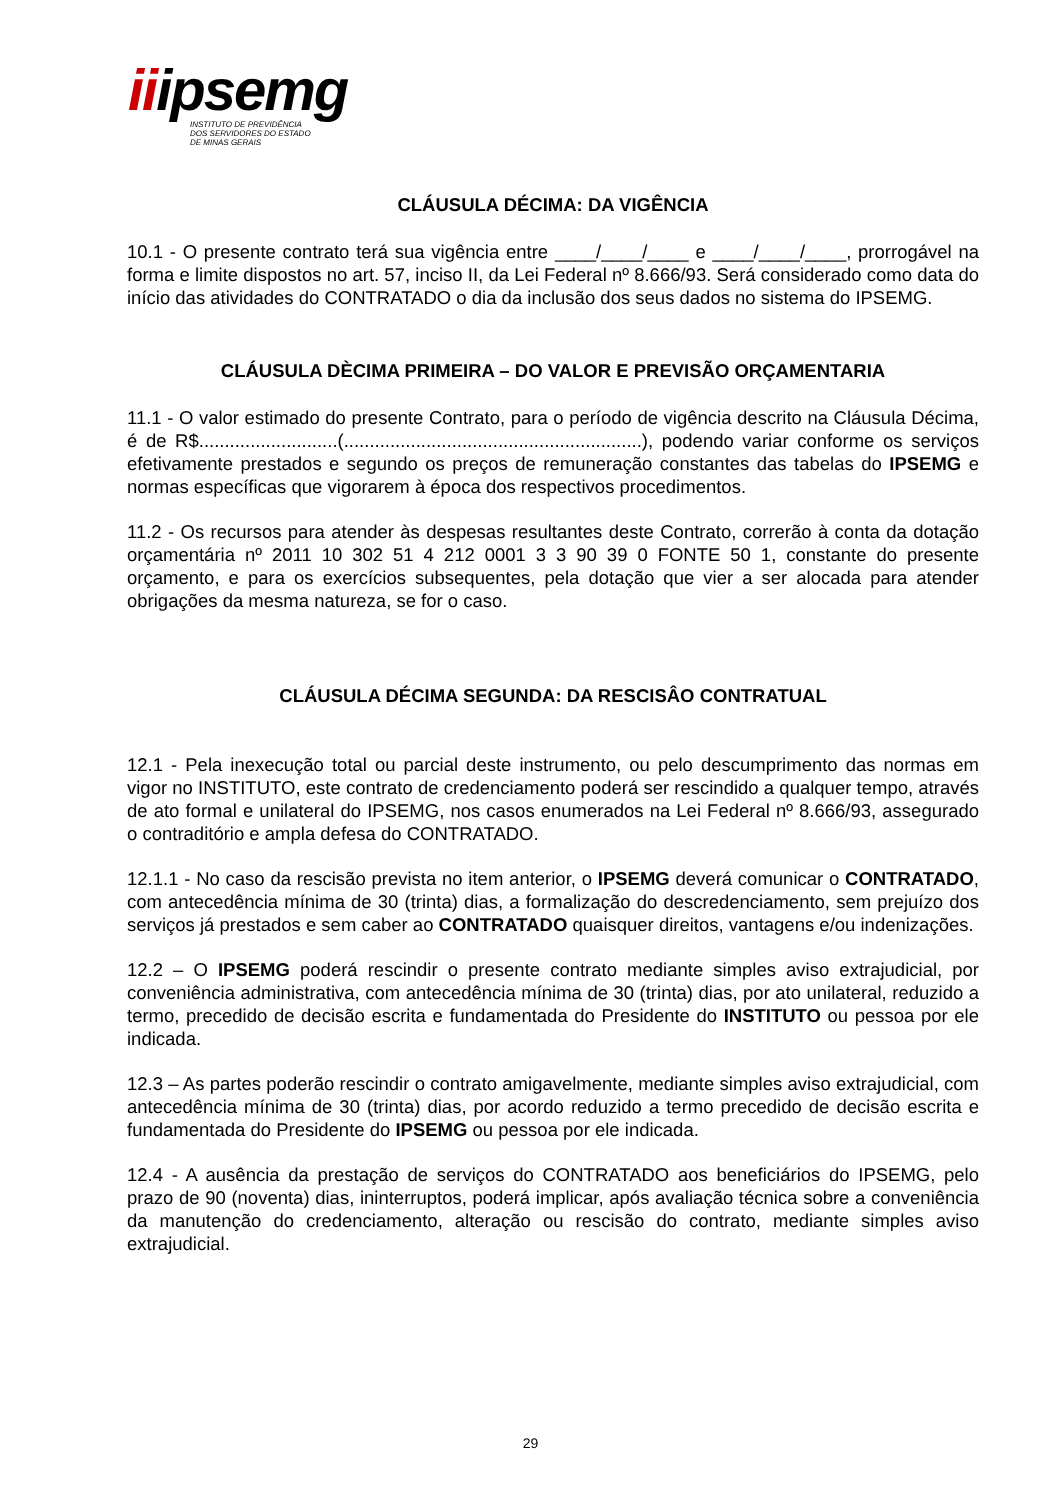iiipsemg
INSTITUTO DE PREVIDÊNCIA
DOS SERVIDORES DO ESTADO
DE MINAS GERAIS
CLÁUSULA DÉCIMA: DA VIGÊNCIA
10.1 - O presente contrato terá sua vigência entre ____/____/____ e ____/____/____, prorrogável na forma e limite dispostos no art. 57, inciso II, da Lei Federal nº 8.666/93. Será considerado como data do início das atividades do CONTRATADO o dia da inclusão dos seus dados no sistema do IPSEMG.
CLÁUSULA DÈCIMA PRIMEIRA – DO VALOR E PREVISÃO ORÇAMENTARIA
11.1 - O valor estimado do presente Contrato, para o período de vigência descrito na Cláusula Décima, é de R$...........................(..........................................................), podendo variar conforme os serviços efetivamente prestados e segundo os preços de remuneração constantes das tabelas do IPSEMG e normas específicas que vigorarem à época dos respectivos procedimentos.
11.2 - Os recursos para atender às despesas resultantes deste Contrato, correrão à conta da dotação orçamentária nº 2011 10 302 51 4 212 0001 3 3 90 39 0 FONTE 50 1, constante do presente orçamento, e para os exercícios subsequentes, pela dotação que vier a ser alocada para atender obrigações da mesma natureza, se for o caso.
CLÁUSULA DÉCIMA SEGUNDA: DA RESCISÂO CONTRATUAL
12.1 - Pela inexecução total ou parcial deste instrumento, ou pelo descumprimento das normas em vigor no INSTITUTO, este contrato de credenciamento poderá ser rescindido a qualquer tempo, através de ato formal e unilateral do IPSEMG, nos casos enumerados na Lei Federal nº 8.666/93, assegurado o contraditório e ampla defesa do CONTRATADO.
12.1.1 - No caso da rescisão prevista no item anterior, o IPSEMG deverá comunicar o CONTRATADO, com antecedência mínima de 30 (trinta) dias, a formalização do descredenciamento, sem prejuízo dos serviços já prestados e sem caber ao CONTRATADO quaisquer direitos, vantagens e/ou indenizações.
12.2 – O IPSEMG poderá rescindir o presente contrato mediante simples aviso extrajudicial, por conveniência administrativa, com antecedência mínima de 30 (trinta) dias, por ato unilateral, reduzido a termo, precedido de decisão escrita e fundamentada do Presidente do INSTITUTO ou pessoa por ele indicada.
12.3 – As partes poderão rescindir o contrato amigavelmente, mediante simples aviso extrajudicial, com antecedência mínima de 30 (trinta) dias, por acordo reduzido a termo precedido de decisão escrita e fundamentada do Presidente do IPSEMG ou pessoa por ele indicada.
12.4 - A ausência da prestação de serviços do CONTRATADO aos beneficiários do IPSEMG, pelo prazo de 90 (noventa) dias, ininterruptos, poderá implicar, após avaliação técnica sobre a conveniência da manutenção do credenciamento, alteração ou rescisão do contrato, mediante simples aviso extrajudicial.
29